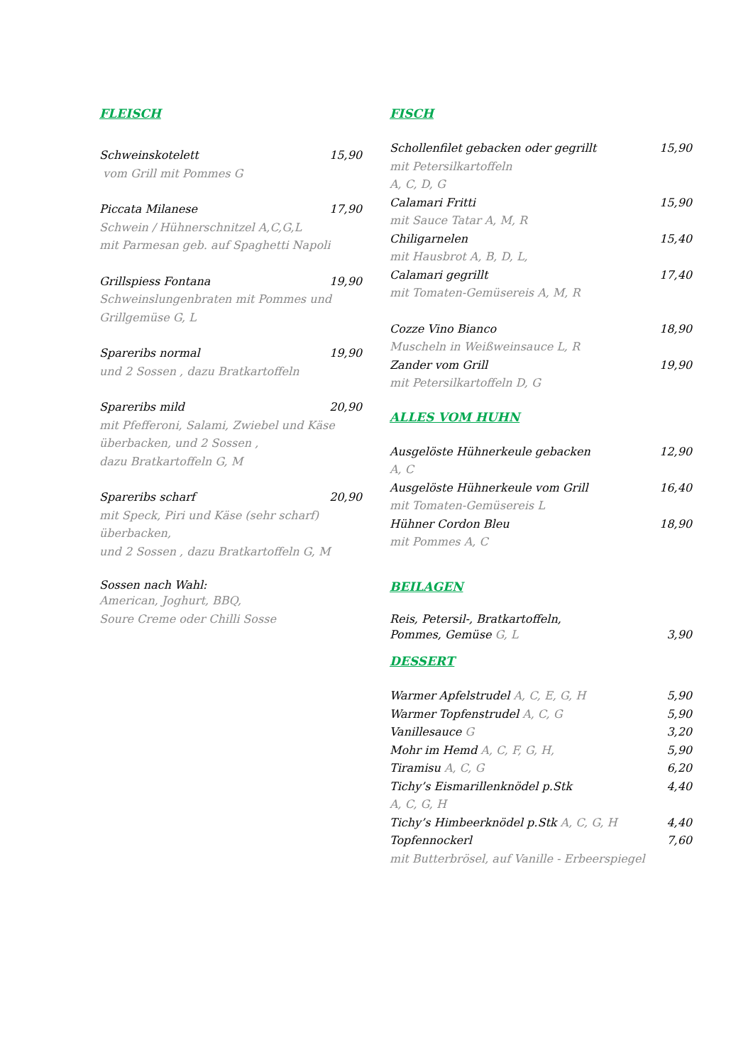FLEISCH
Schweinskotelett 15,90
vom Grill mit Pommes G
Piccata Milanese 17,90
Schwein / Hühnerschnitzel A,C,G,L
mit Parmesan geb. auf Spaghetti Napoli
Grillspiess Fontana 19,90
Schweinslungenbraten mit Pommes und Grillgemüse G, L
Spareribs normal 19,90
und 2 Sossen , dazu Bratkartoffeln
Spareribs mild 20,90
mit Pfefferoni, Salami, Zwiebel und Käse überbacken, und 2 Sossen ,
dazu Bratkartoffeln G, M
Spareribs scharf 20,90
mit Speck, Piri und Käse (sehr scharf) überbacken,
und 2 Sossen , dazu Bratkartoffeln G, M
Sossen nach Wahl:
American, Joghurt, BBQ,
Soure Creme oder Chilli Sosse
FISCH
Schollenfilet gebacken oder gegrillt 15,90
mit Petersilkartoffeln
A, C, D, G
Calamari Fritti 15,90
mit Sauce Tatar A, M, R
Chiligarnelen 15,40
mit Hausbrot A, B, D, L,
Calamari gegrillt 17,40
mit Tomaten-Gemüsereis A, M, R
Cozze Vino Bianco 18,90
Muscheln in Weißweinsauce L, R
Zander vom Grill 19,90
mit Petersilkartoffeln D, G
ALLES VOM HUHN
Ausgelöste Hühnerkeule gebacken 12,90
A, C
Ausgelöste Hühnerkeule vom Grill 16,40
mit Tomaten-Gemüsereis L
Hühner Cordon Bleu 18,90
mit Pommes A, C
BEILAGEN
Reis, Petersil-, Bratkartoffeln,
Pommes, Gemüse G, L 3,90
DESSERT
Warmer Apfelstrudel A, C, E, G, H 5,90
Warmer Topfenstrudel A, C, G 5,90
Vanillesauce G 3,20
Mohr im Hemd A, C, F, G, H, 5,90
Tiramisu A, C, G 6,20
Tichy’s Eismarillenknödel p.Stk 4,40
A, C, G, H
Tichy’s Himbeerknödel p.Stk A, C, G, H 4,40
Topfennockerl 7,60
mit Butterbrösel, auf Vanille - Erbeerspiegel